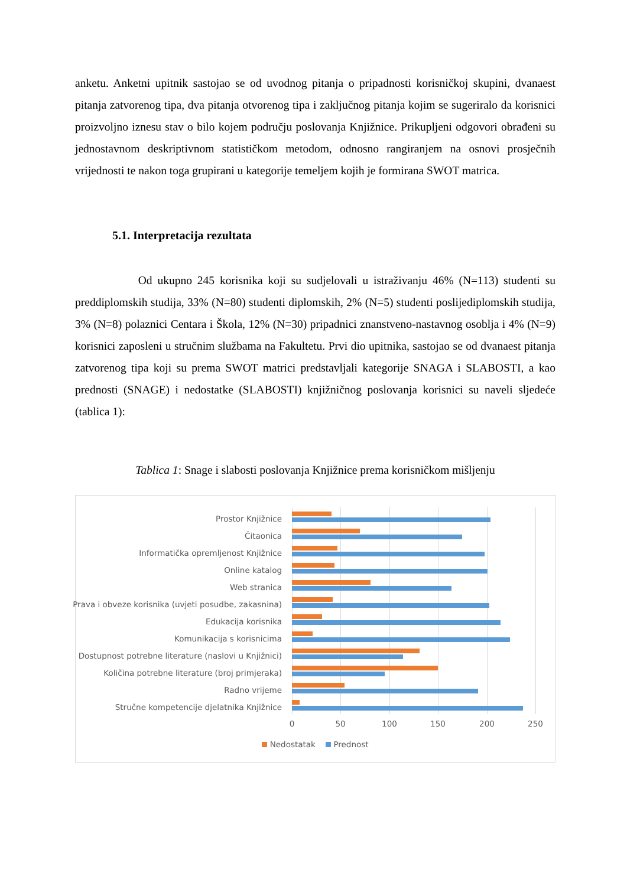anketu. Anketni upitnik sastojao se od uvodnog pitanja o pripadnosti korisničkoj skupini, dvanaest pitanja zatvorenog tipa, dva pitanja otvorenog tipa i zaključnog pitanja kojim se sugeriralo da korisnici proizvoljno iznesu stav o bilo kojem području poslovanja Knjižnice. Prikupljeni odgovori obrađeni su jednostavnom deskriptivnom statističkom metodom, odnosno rangiranjem na osnovi prosječnih vrijednosti te nakon toga grupirani u kategorije temeljem kojih je formirana SWOT matrica.
5.1. Interpretacija rezultata
Od ukupno 245 korisnika koji su sudjelovali u istraživanju 46% (N=113) studenti su preddiplomskih studija, 33% (N=80) studenti diplomskih, 2% (N=5) studenti poslijediplomskih studija, 3% (N=8) polaznici Centara i Škola, 12% (N=30) pripadnici znanstveno-nastavnog osoblja i 4% (N=9) korisnici zaposleni u stručnim službama na Fakultetu. Prvi dio upitnika, sastojao se od dvanaest pitanja zatvorenog tipa koji su prema SWOT matrici predstavljali kategorije SNAGA i SLABOSTI, a kao prednosti (SNAGE) i nedostatke (SLABOSTI) knjižničnog poslovanja korisnici su naveli sljedeće (tablica 1):
Tablica 1: Snage i slabosti poslovanja Knjižnice prema korisničkom mišljenju
Prostor Knjižnice
Čitaonica
Informatička opremljenost Knjižnice
Online katalog
Web stranica
Prava i obveze korisnika (uvjeti posudbe, zakasnina)
Edukacija korisnika
Komunikacija s korisnicima
Dostupnost potrebne literature (naslovi u Knjižnici)
Količina potrebne literature (broj primjeraka)
Radno vrijeme
Stručne kompetencije djelatnika Knjižnice
0 50 100 150 200 250
Nedostatak Prednost